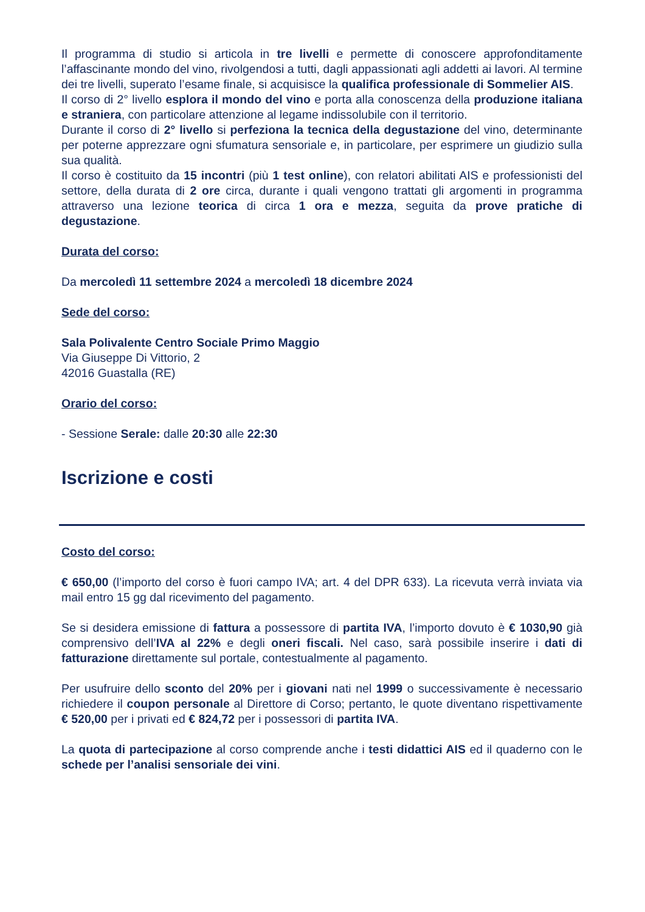Il programma di studio si articola in tre livelli e permette di conoscere approfonditamente l’affascinante mondo del vino, rivolgendosi a tutti, dagli appassionati agli addetti ai lavori. Al termine dei tre livelli, superato l’esame finale, si acquisisce la qualifica professionale di Sommelier AIS.
Il corso di 2° livello esplora il mondo del vino e porta alla conoscenza della produzione italiana e straniera, con particolare attenzione al legame indissolubile con il territorio.
Durante il corso di 2° livello si perfeziona la tecnica della degustazione del vino, determinante per poterne apprezzare ogni sfumatura sensoriale e, in particolare, per esprimere un giudizio sulla sua qualità.
Il corso è costituito da 15 incontri (più 1 test online), con relatori abilitati AIS e professionisti del settore, della durata di 2 ore circa, durante i quali vengono trattati gli argomenti in programma attraverso una lezione teorica di circa 1 ora e mezza, seguita da prove pratiche di degustazione.
Durata del corso:
Da mercoledì 11 settembre 2024 a mercoledì 18 dicembre 2024
Sede del corso:
Sala Polivalente Centro Sociale Primo Maggio
Via Giuseppe Di Vittorio, 2
42016 Guastalla (RE)
Orario del corso:
- Sessione Serale: dalle 20:30 alle 22:30
Iscrizione e costi
Costo del corso:
€ 650,00 (l’importo del corso è fuori campo IVA; art. 4 del DPR 633). La ricevuta verrà inviata via mail entro 15 gg dal ricevimento del pagamento.
Se si desidera emissione di fattura a possessore di partita IVA, l’importo dovuto è € 1030,90 già comprensivo dell’IVA al 22% e degli oneri fiscali. Nel caso, sarà possibile inserire i dati di fatturazione direttamente sul portale, contestualmente al pagamento.
Per usufruire dello sconto del 20% per i giovani nati nel 1999 o successivamente è necessario richiedere il coupon personale al Direttore di Corso; pertanto, le quote diventano rispettivamente € 520,00 per i privati ed € 824,72 per i possessori di partita IVA.
La quota di partecipazione al corso comprende anche i testi didattici AIS ed il quaderno con le schede per l’analisi sensoriale dei vini.